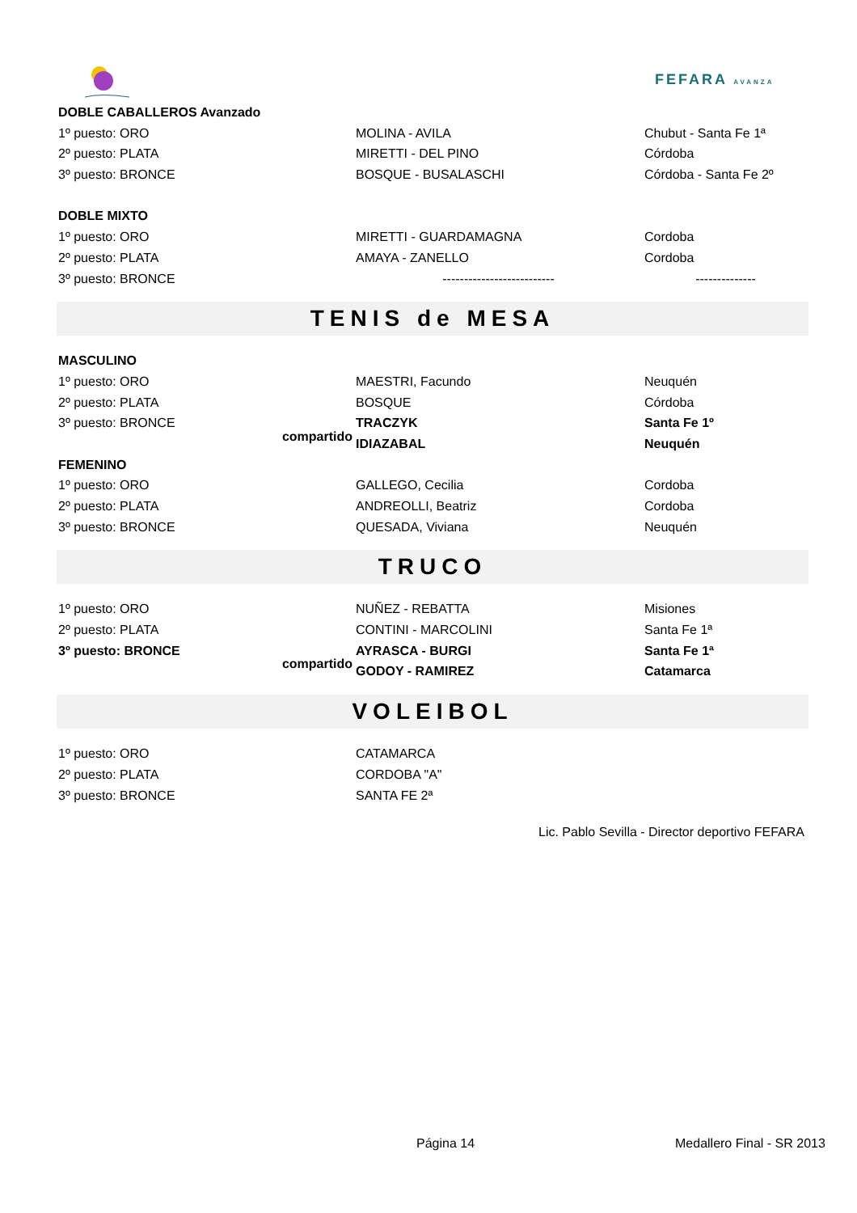FEFARA AVANZA
| DOBLE CABALLEROS Avanzado | | | |
| 1º puesto: ORO | | MOLINA - AVILA | Chubut - Santa Fe 1ª |
| 2º puesto: PLATA | | MIRETTI - DEL PINO | Córdoba |
| 3º puesto: BRONCE | | BOSQUE - BUSALASCHI | Córdoba - Santa Fe 2º |
| DOBLE MIXTO | | | |
| 1º puesto: ORO | | MIRETTI - GUARDAMAGNA | Cordoba |
| 2º puesto: PLATA | | AMAYA - ZANELLO | Cordoba |
| 3º puesto: BRONCE | | -------------------------- | -------------- |
TENIS de MESA
| MASCULINO | | | |
| 1º puesto: ORO | | MAESTRI, Facundo | Neuquén |
| 2º puesto: PLATA | | BOSQUE | Córdoba |
| 3º puesto: BRONCE | compartido | TRACZYK | Santa Fe 1º |
| | | IDIAZABAL | Neuquén |
| FEMENINO | | | |
| 1º puesto: ORO | | GALLEGO, Cecilia | Cordoba |
| 2º puesto: PLATA | | ANDREOLLI, Beatriz | Cordoba |
| 3º puesto: BRONCE | | QUESADA, Viviana | Neuquén |
TRUCO
| 1º puesto: ORO | | NUÑEZ - REBATTA | Misiones |
| 2º puesto: PLATA | | CONTINI - MARCOLINI | Santa Fe 1ª |
| 3º puesto: BRONCE | compartido | AYRASCA - BURGI | Santa Fe 1ª |
| | | GODOY - RAMIREZ | Catamarca |
VOLEIBOL
| 1º puesto: ORO | | CATAMARCA | |
| 2º puesto: PLATA | | CORDOBA "A" | |
| 3º puesto: BRONCE | | SANTA FE 2ª | |
Lic. Pablo Sevilla - Director deportivo FEFARA
Página 14 Medallero Final - SR 2013